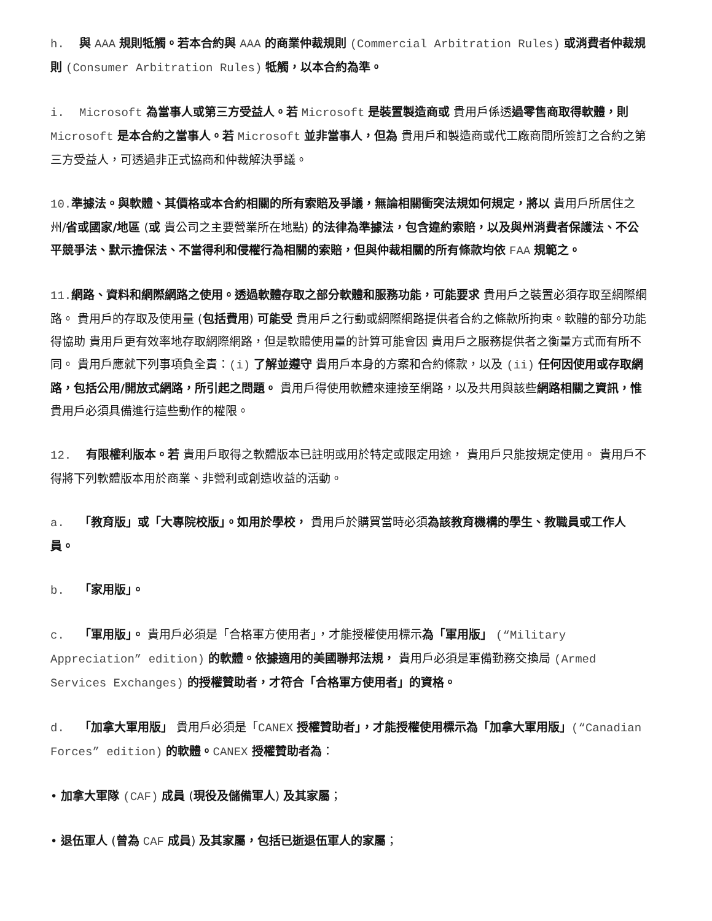h. 與 AAA 規則牴觸。若本合約與 AAA 的商業仲裁規則 (Commercial Arbitration Rules) 或消費者仲裁規則 (Consumer Arbitration Rules) 牴觸，以本合約為準。
i. Microsoft 為當事人或第三方受益人。若 Microsoft 是裝置製造商或 貴用戶係透過零售商取得軟體，則 Microsoft 是本合約之當事人。若 Microsoft 並非當事人，但為 貴用戶和製造商或代工廠商間所簽訂之合約之第三方受益人，可透過非正式協商和仲裁解決爭議。
10. 準據法。與軟體、其價格或本合約相關的所有索賠及爭議，無論相關衝突法規如何規定，將以 貴用戶所居住之州/省或國家/地區 (或 貴公司之主要營業所在地點) 的法律為準據法，包含違約索賠，以及與州消費者保護法、不公平競爭法、默示擔保法、不當得利和侵權行為相關的索賠，但與仲裁相關的所有條款均依 FAA 規範之。
11. 網路、資料和網際網路之使用。透過軟體存取之部分軟體和服務功能，可能要求 貴用戶之裝置必須存取至網際網路。 貴用戶的存取及使用量 (包括費用) 可能受 貴用戶之行動或網際網路提供者合約之條款所拘束。軟體的部分功能得協助 貴用戶更有效率地存取網際網路，但是軟體使用量的計算可能會因 貴用戶之服務提供者之衡量方式而有所不同。 貴用戶應就下列事項負全責：(i) 了解並遵守 貴用戶本身的方案和合約條款，以及 (ii) 任何因使用或存取網路，包括公用/開放式網路，所引起之問題。 貴用戶得使用軟體來連接至網路，以及共用與該些網路相關之資訊，惟 貴用戶必須具備進行這些動作的權限。
12. 有限權利版本。若 貴用戶取得之軟體版本已註明或用於特定或限定用途， 貴用戶只能按規定使用。 貴用戶不得將下列軟體版本用於商業、非營利或創造收益的活動。
a. 「教育版」或「大專院校版」。如用於學校， 貴用戶於購買當時必須為該教育機構的學生、教職員或工作人員。
b. 「家用版」。
c. 「軍用版」。 貴用戶必須是「合格軍方使用者」，才能授權使用標示為「軍用版」 (“Military Appreciation” edition) 的軟體。依據適用的美國聯邦法規， 貴用戶必須是軍備勤務交換局 (Armed Services Exchanges) 的授權贊助者，才符合「合格軍方使用者」的資格。
d. 「加拿大軍用版」 貴用戶必須是「CANEX 授權贊助者」，才能授權使用標示為「加拿大軍用版」(“Canadian Forces” edition) 的軟體。CANEX 授權贊助者為：
• 加拿大軍隊 (CAF) 成員 (現役及儲備軍人) 及其家屬；
• 退伍軍人 (曾為 CAF 成員) 及其家屬，包括已逝退伍軍人的家屬；